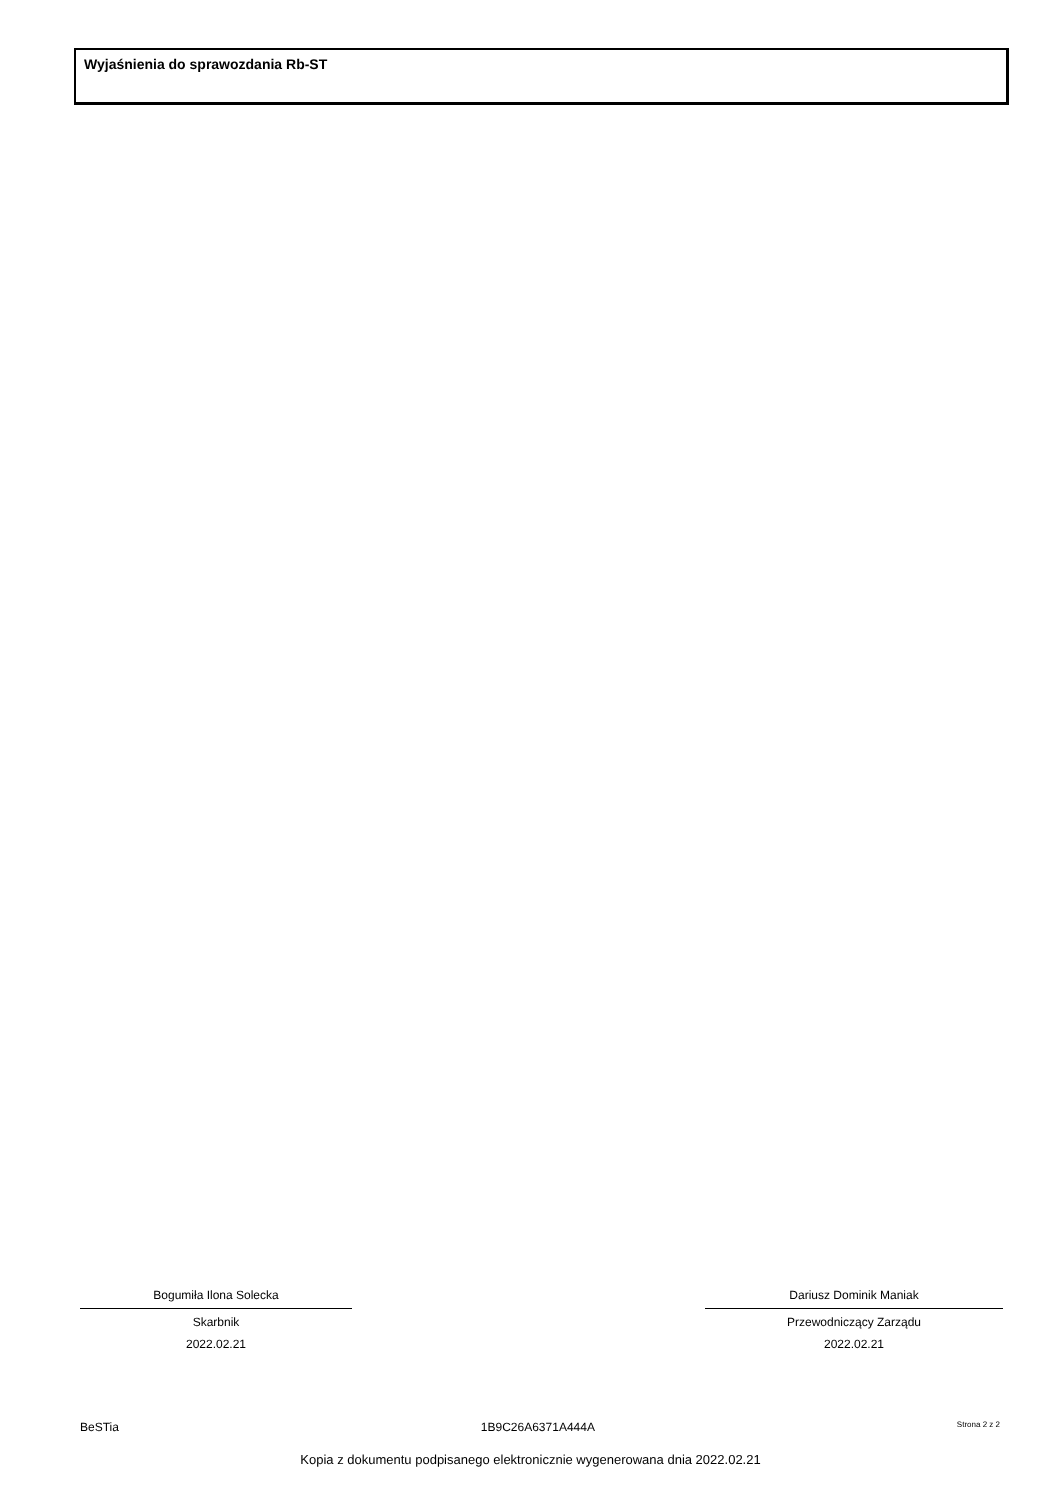Wyjaśnienia do sprawozdania Rb-ST
Bogumiła Ilona Solecka
Skarbnik
2022.02.21
Dariusz Dominik Maniak
Przewodniczący Zarządu
2022.02.21
BeSTia 1B9C26A6371A444A Strona 2 z 2
Kopia z dokumentu podpisanego elektronicznie wygenerowana dnia 2022.02.21